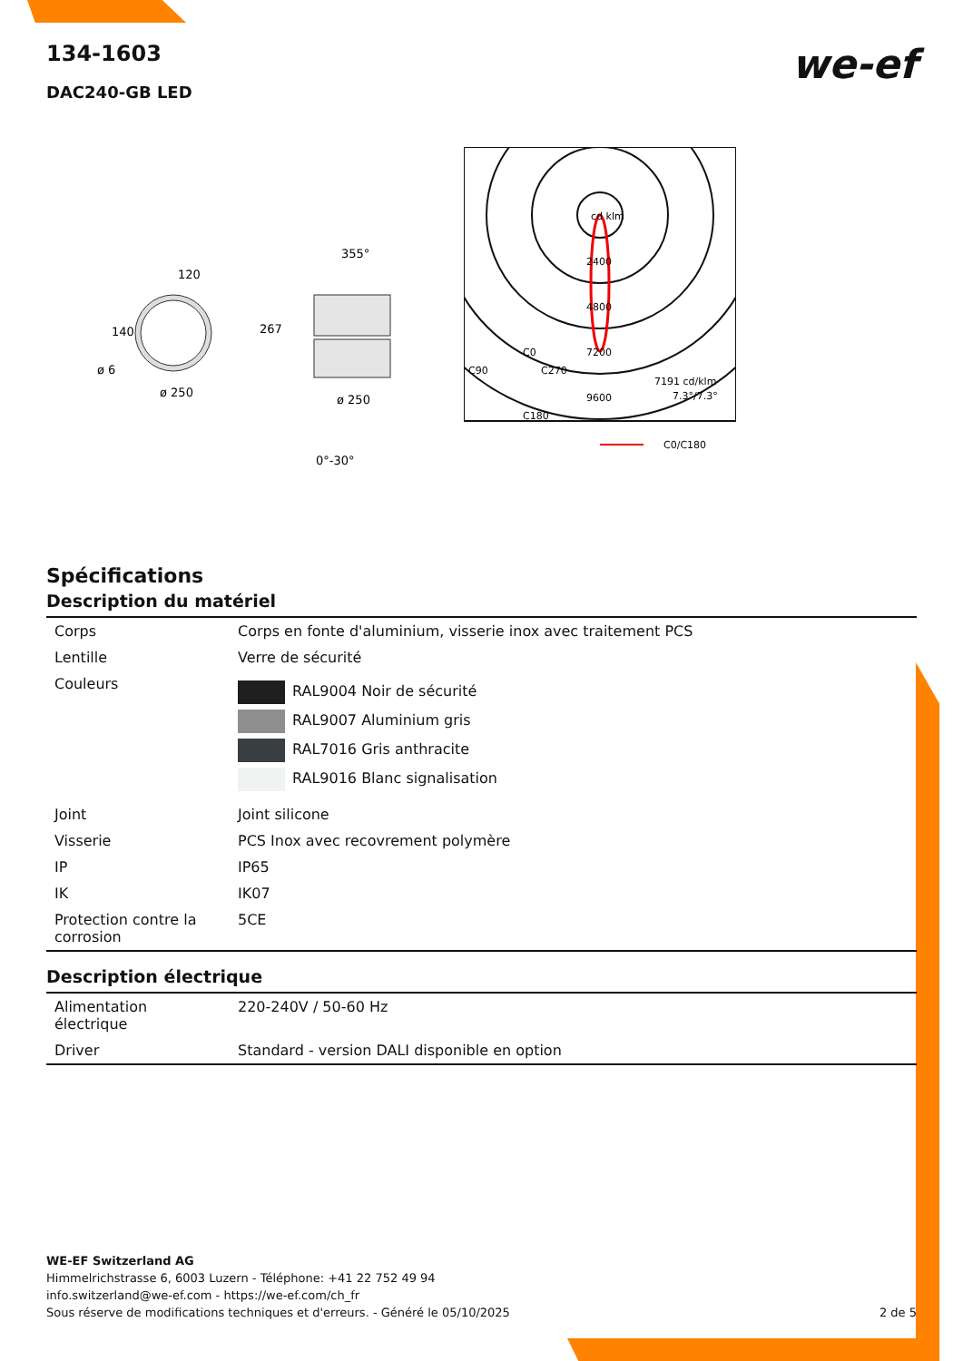we-ef
134-1603
DAC240-GB LED
120
140
ø 6
ø 250
355°
267
ø 250
0°-30°
cd klm
2400
4800
7200
C90
C0
C270
C180
9600
7191 cd/klm
7.3°/7.3°
C0/C180
Spécifications
Description du matériel
| Corps | Corps en fonte d'aluminium, visserie inox avec traitement PCS |
| Lentille | Verre de sécurité |
| Couleurs | RAL9004 Noir de sécurité RAL9007 Aluminium gris RAL7016 Gris anthracite RAL9016 Blanc signalisation |
| Joint | Joint silicone |
| Visserie | PCS Inox avec recovrement polymère |
| IP | IP65 |
| IK | IK07 |
| Protection contre la corrosion | 5CE |
Description électrique
| Alimentation électrique | 220-240V / 50-60 Hz |
| Driver | Standard - version DALI disponible en option |
WE-EF Switzerland AG
Himmelrichstrasse 6, 6003 Luzern - Téléphone: +41 22 752 49 94
info.switzerland@we-ef.com - https://we-ef.com/ch_fr
Sous réserve de modifications techniques et d'erreurs. - Généré le 05/10/2025 2 de 5